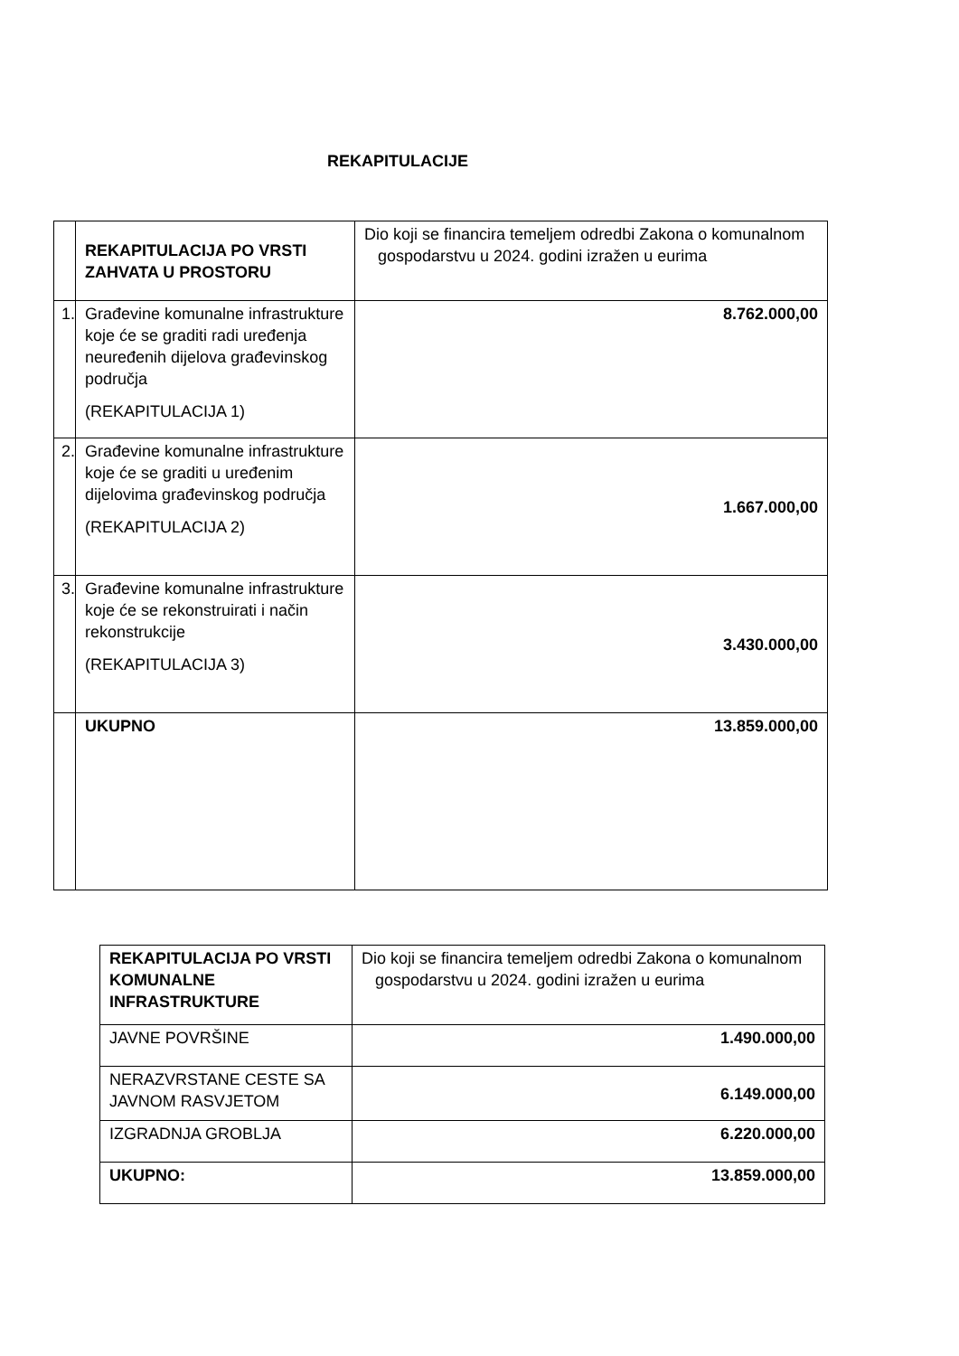REKAPITULACIJE
| | REKAPITULACIJA PO VRSTI ZAHVATA U PROSTORU | Dio koji se financira temeljem odredbi Zakona o komunalnom gospodarstvu u 2024. godini izražen u eurima |
| 1. | Građevine komunalne infrastrukture koje će se graditi radi uređenja neuređenih dijelova građevinskog područja (REKAPITULACIJA 1) | 8.762.000,00 |
| 2. | Građevine komunalne infrastrukture koje će se graditi u uređenim dijelovima građevinskog područja (REKAPITULACIJA 2) | 1.667.000,00 |
| 3. | Građevine komunalne infrastrukture koje će se rekonstruirati i način rekonstrukcije (REKAPITULACIJA 3) | 3.430.000,00 |
| | UKUPNO | 13.859.000,00 |
| REKAPITULACIJA PO VRSTI KOMUNALNE INFRASTRUKTURE | Dio koji se financira temeljem odredbi Zakona o komunalnom gospodarstvu u 2024. godini izražen u eurima |
| JAVNE POVRŠINE | 1.490.000,00 |
| NERAZVRSTANE CESTE SA JAVNOM RASVJETOM | 6.149.000,00 |
| IZGRADNJA GROBLJA | 6.220.000,00 |
| UKUPNO: | 13.859.000,00 |